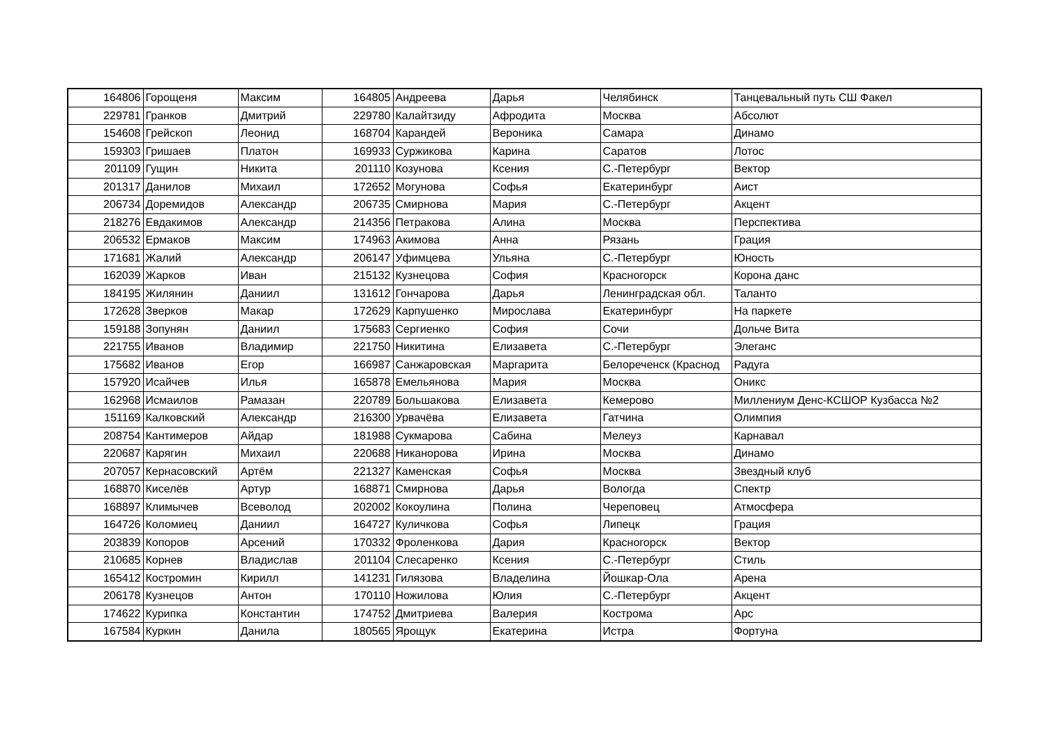| 164806 | Горощеня | Максим | 164805 | Андреева | Дарья | Челябинск | Танцевальный путь СШ Факел |
| 229781 | Гранков | Дмитрий | 229780 | Калайтзиду | Афродита | Москва | Абсолют |
| 154608 | Грейскоп | Леонид | 168704 | Карандей | Вероника | Самара | Динамо |
| 159303 | Гришаев | Платон | 169933 | Суржикова | Карина | Саратов | Лотос |
| 201109 | Гущин | Никита | 201110 | Козунова | Ксения | С.-Петербург | Вектор |
| 201317 | Данилов | Михаил | 172652 | Могунова | Софья | Екатеринбург | Аист |
| 206734 | Доремидов | Александр | 206735 | Смирнова | Мария | С.-Петербург | Акцент |
| 218276 | Евдакимов | Александр | 214356 | Петракова | Алина | Москва | Перспектива |
| 206532 | Ермаков | Максим | 174963 | Акимова | Анна | Рязань | Грация |
| 171681 | Жалий | Александр | 206147 | Уфимцева | Ульяна | С.-Петербург | Юность |
| 162039 | Жарков | Иван | 215132 | Кузнецова | София | Красногорск | Корона данс |
| 184195 | Жилянин | Даниил | 131612 | Гончарова | Дарья | Ленинградская обл. | Таланто |
| 172628 | Зверков | Макар | 172629 | Карпушенко | Мирослава | Екатеринбург | На паркете |
| 159188 | Зопунян | Даниил | 175683 | Сергиенко | София | Сочи | Дольче Вита |
| 221755 | Иванов | Владимир | 221750 | Никитина | Елизавета | С.-Петербург | Элеганс |
| 175682 | Иванов | Егор | 166987 | Санжаровская | Маргарита | Белореченск (Краснод | Радуга |
| 157920 | Исайчев | Илья | 165878 | Емельянова | Мария | Москва | Оникс |
| 162968 | Исмаилов | Рамазан | 220789 | Большакова | Елизавета | Кемерово | Миллениум Денс-КСШОР Кузбасса №2 |
| 151169 | Калковский | Александр | 216300 | Урвачёва | Елизавета | Гатчина | Олимпия |
| 208754 | Кантимеров | Айдар | 181988 | Сукмарова | Сабина | Мелеуз | Карнавал |
| 220687 | Карягин | Михаил | 220688 | Никанорова | Ирина | Москва | Динамо |
| 207057 | Кернасовский | Артём | 221327 | Каменская | Софья | Москва | Звездный клуб |
| 168870 | Киселёв | Артур | 168871 | Смирнова | Дарья | Вологда | Спектр |
| 168897 | Климычев | Всеволод | 202002 | Кокоулина | Полина | Череповец | Атмосфера |
| 164726 | Коломиец | Даниил | 164727 | Куличкова | Софья | Липецк | Грация |
| 203839 | Копоров | Арсений | 170332 | Фроленкова | Дария | Красногорск | Вектор |
| 210685 | Корнев | Владислав | 201104 | Слесаренко | Ксения | С.-Петербург | Стиль |
| 165412 | Костромин | Кирилл | 141231 | Гилязова | Владелина | Йошкар-Ола | Арена |
| 206178 | Кузнецов | Антон | 170110 | Ножилова | Юлия | С.-Петербург | Акцент |
| 174622 | Курипка | Константин | 174752 | Дмитриева | Валерия | Кострома | Арс |
| 167584 | Куркин | Данила | 180565 | Ярощук | Екатерина | Истра | Фортуна |